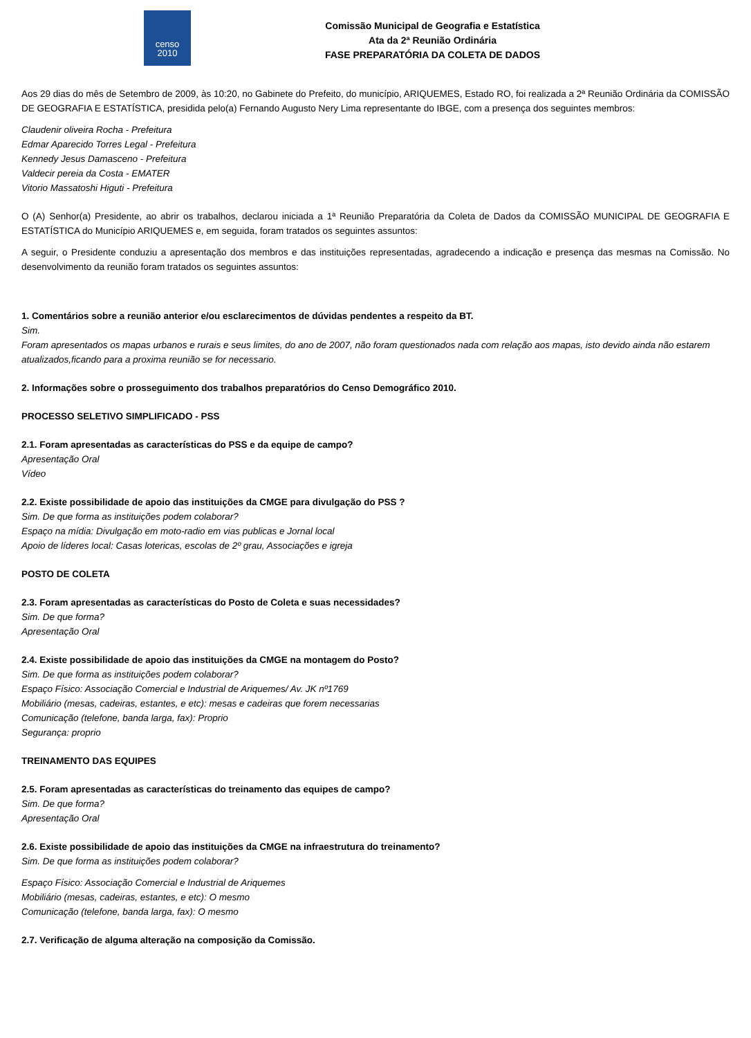censo
2010
Comissão Municipal de Geografia e Estatística
Ata da 2ª Reunião Ordinária
FASE PREPARATÓRIA DA COLETA DE DADOS
Aos 29 dias do mês de Setembro de 2009, às 10:20, no Gabinete do Prefeito, do município, ARIQUEMES, Estado RO, foi realizada a 2ª Reunião Ordinária da COMISSÃO DE GEOGRAFIA E ESTATÍSTICA, presidida pelo(a) Fernando Augusto Nery Lima representante do IBGE, com a presença dos seguintes membros:
Claudenir oliveira Rocha - Prefeitura
Edmar Aparecido Torres Legal - Prefeitura
Kennedy Jesus Damasceno - Prefeitura
Valdecir pereia da Costa - EMATER
Vitorio Massatoshi Higuti - Prefeitura
O (A) Senhor(a) Presidente, ao abrir os trabalhos, declarou iniciada a 1ª Reunião Preparatória da Coleta de Dados da COMISSÃO MUNICIPAL DE GEOGRAFIA E ESTATÍSTICA do Município ARIQUEMES e, em seguida, foram tratados os seguintes assuntos:
A seguir, o Presidente conduziu a apresentação dos membros e das instituições representadas, agradecendo a indicação e presença das mesmas na Comissão. No desenvolvimento da reunião foram tratados os seguintes assuntos:
1. Comentários sobre a reunião anterior e/ou esclarecimentos de dúvidas pendentes a respeito da BT.
Sim.
Foram apresentados os mapas urbanos e rurais e seus limites, do ano de 2007, não foram questionados nada com relação aos mapas, isto devido ainda não estarem atualizados,ficando para a proxima reunião se for necessario.
2. Informações sobre o prosseguimento dos trabalhos preparatórios do Censo Demográfico 2010.
PROCESSO SELETIVO SIMPLIFICADO - PSS
2.1. Foram apresentadas as características do PSS e da equipe de campo?
Apresentação Oral
Vídeo
2.2. Existe possibilidade de apoio das instituições da CMGE para divulgação do PSS ?
Sim. De que forma as instituições podem colaborar?
Espaço na mídia: Divulgação em moto-radio em vias publicas e Jornal local
Apoio de líderes local: Casas lotericas, escolas de 2º grau, Associações e igreja
POSTO DE COLETA
2.3. Foram apresentadas as características do Posto de Coleta e suas necessidades?
Sim. De que forma?
Apresentação Oral
2.4. Existe possibilidade de apoio das instituições da CMGE na montagem do Posto?
Sim. De que forma as instituições podem colaborar?
Espaço Físico: Associação Comercial e Industrial de Ariquemes/ Av. JK nº1769
Mobiliário (mesas, cadeiras, estantes, e etc): mesas e cadeiras que forem necessarias
Comunicação (telefone, banda larga, fax): Proprio
Segurança: proprio
TREINAMENTO DAS EQUIPES
2.5. Foram apresentadas as características do treinamento das equipes de campo?
Sim. De que forma?
Apresentação Oral
2.6. Existe possibilidade de apoio das instituições da CMGE na infraestrutura do treinamento?
Sim. De que forma as instituições podem colaborar?
Espaço Físico: Associação Comercial e Industrial de Ariquemes
Mobiliário (mesas, cadeiras, estantes, e etc): O mesmo
Comunicação (telefone, banda larga, fax): O mesmo
2.7. Verificação de alguma alteração na composição da Comissão.